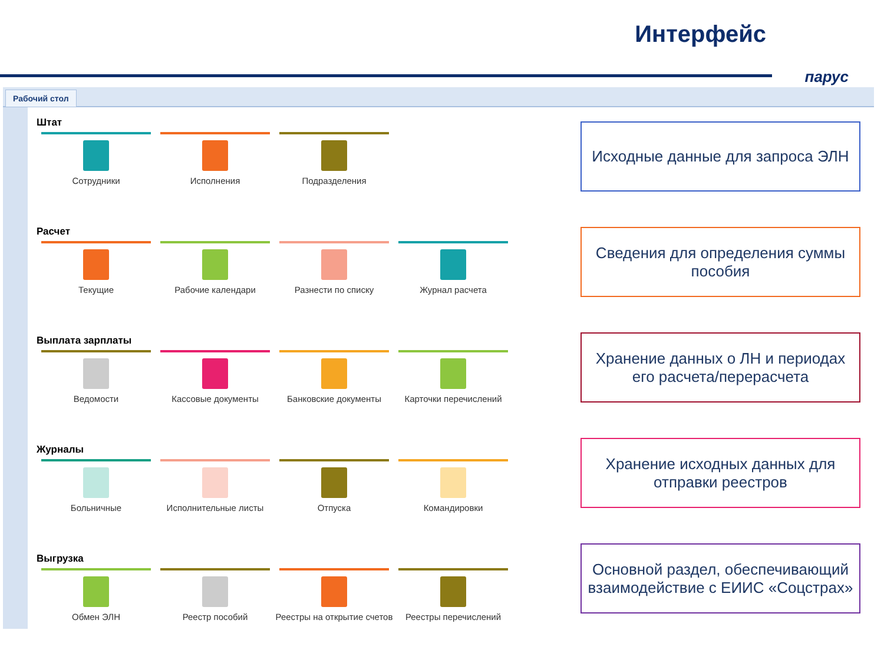Интерфейс
парус
Рабочий стол
Штат
Сотрудники Исполнения Подразделения
Расчет
Текущие Рабочие календари Разнести по списку Журнал расчета
Выплата зарплаты
Ведомости Кассовые документы Банковские документы Карточки перечислений
Журналы
Больничные Исполнительные листы Отпуска Командировки
Выгрузка
Обмен ЭЛН Реестр пособий Реестры на открытие счетов
Реестры перечислений
Исходные данные для запроса ЭЛН
Сведения для определения суммы пособия
Хранение данных о ЛН и периодах его расчета/перерасчета
Хранение исходных данных для отправки реестров
Основной раздел, обеспечивающий взаимодействие с ЕИИС «Соцстрах»